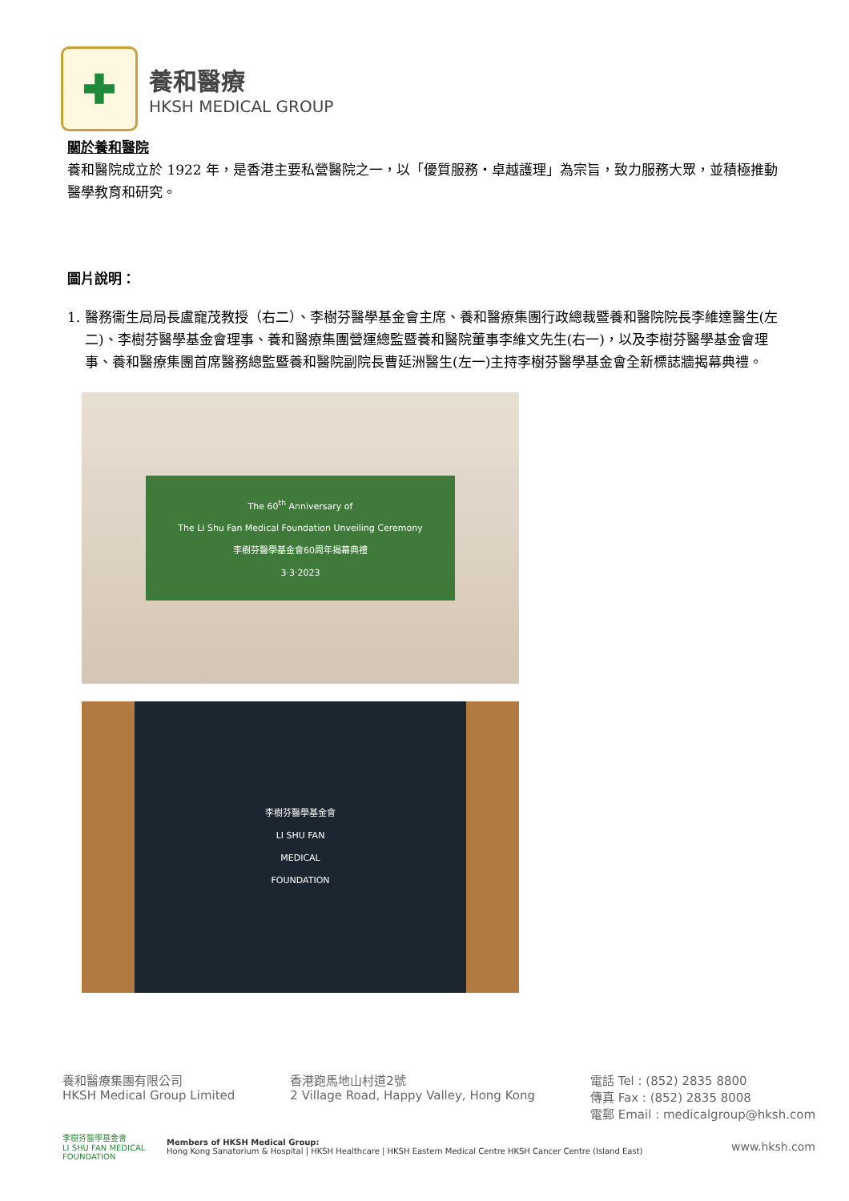✚
養和醫療
HKSH MEDICAL GROUP
關於養和醫院
養和醫院成立於 1922 年，是香港主要私營醫院之一，以「優質服務・卓越護理」為宗旨，致力服務大眾，並積極推動醫學教育和研究。
圖片說明：
1. 醫務衞生局局長盧寵茂教授（右二）、李樹芬醫學基金會主席、養和醫療集團行政總裁暨養和醫院院長李維達醫生(左二)、李樹芬醫學基金會理事、養和醫療集團營運總監暨養和醫院董事李維文先生(右一)，以及李樹芬醫學基金會理事、養和醫療集團首席醫務總監暨養和醫院副院長曹延洲醫生(左一)主持李樹芬醫學基金會全新標誌牆揭幕典禮。
The 60<sup>th</sup> Anniversary of
The Li Shu Fan Medical Foundation Unveiling Ceremony
李樹芬醫學基金會60周年揭幕典禮
3·3·2023
李樹芬醫學基金會
LI SHU FAN
MEDICAL
FOUNDATION
養和醫療集團有限公司
HKSH Medical Group Limited
香港跑馬地山村道2號
2 Village Road, Happy Valley, Hong Kong
電話 Tel : (852) 2835 8800
傳真 Fax : (852) 2835 8008
電郵 Email : medicalgroup@hksh.com
李樹芬醫學基金會
LI SHU FAN MEDICAL FOUNDATION
Members of HKSH Medical Group:
Hong Kong Sanatorium & Hospital | HKSH Healthcare | HKSH Eastern Medical Centre HKSH Cancer Centre (Island East)
www.hksh.com